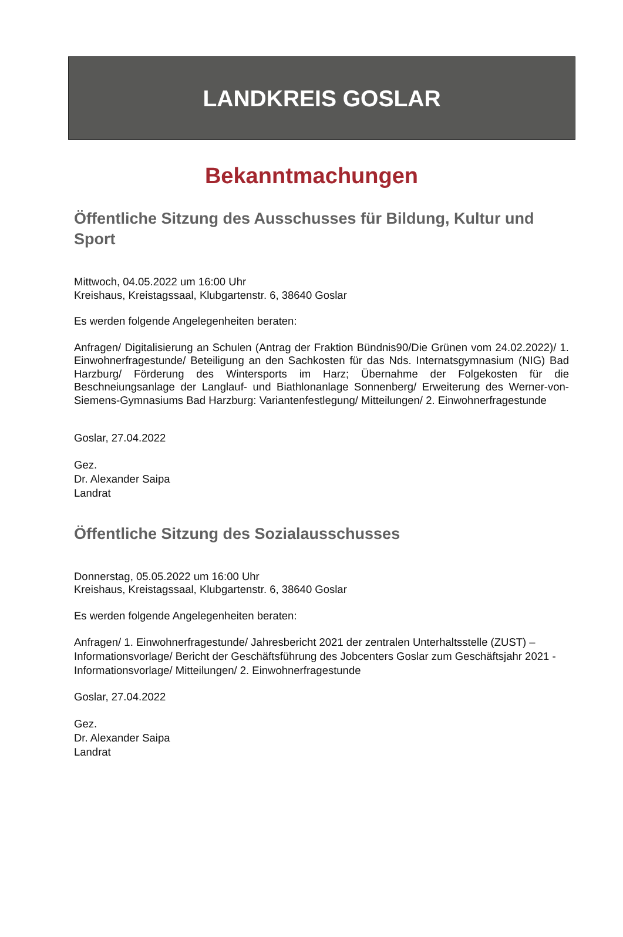LANDKREIS GOSLAR
Bekanntmachungen
Öffentliche Sitzung des Ausschusses für Bildung, Kultur und Sport
Mittwoch, 04.05.2022 um 16:00 Uhr
Kreishaus, Kreistagssaal, Klubgartenstr. 6, 38640 Goslar
Es werden folgende Angelegenheiten beraten:
Anfragen/ Digitalisierung an Schulen (Antrag der Fraktion Bündnis90/Die Grünen vom 24.02.2022)/ 1. Einwohnerfragestunde/ Beteiligung an den Sachkosten für das Nds. Internatsgymnasium (NIG) Bad Harzburg/ Förderung des Wintersports im Harz; Übernahme der Folgekosten für die Beschneiungsanlage der Langlauf- und Biathlonanlage Sonnenberg/ Erweiterung des Werner-von-Siemens-Gymnasiums Bad Harzburg: Variantenfestlegung/ Mitteilungen/ 2. Einwohnerfragestunde
Goslar, 27.04.2022
Gez.
Dr. Alexander Saipa
Landrat
Öffentliche Sitzung des Sozialausschusses
Donnerstag, 05.05.2022 um 16:00 Uhr
Kreishaus, Kreistagssaal, Klubgartenstr. 6, 38640 Goslar
Es werden folgende Angelegenheiten beraten:
Anfragen/ 1. Einwohnerfragestunde/ Jahresbericht 2021 der zentralen Unterhaltsstelle (ZUST) – Informationsvorlage/ Bericht der Geschäftsführung des Jobcenters Goslar zum Geschäftsjahr 2021 - Informationsvorlage/ Mitteilungen/ 2. Einwohnerfragestunde
Goslar, 27.04.2022
Gez.
Dr. Alexander Saipa
Landrat